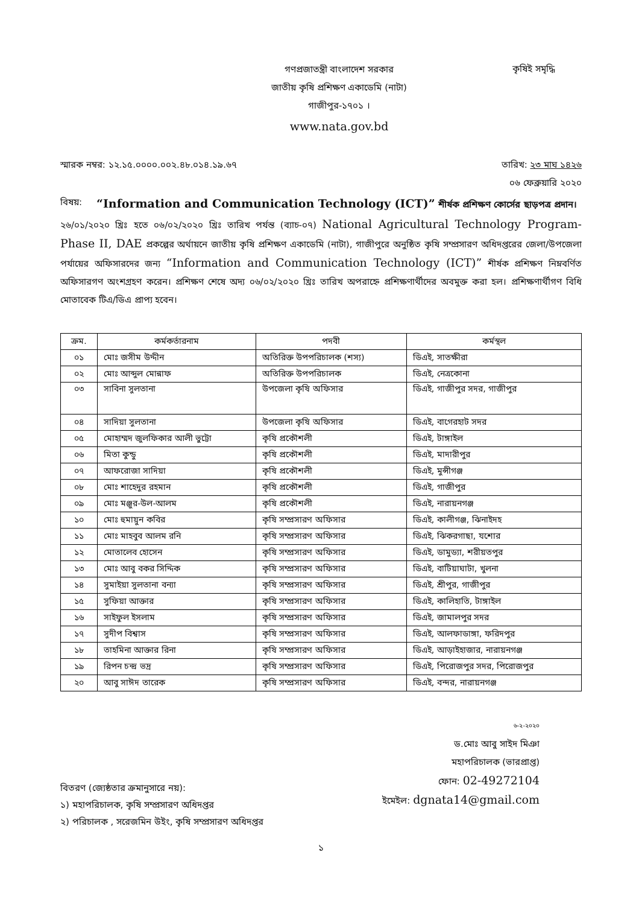গণপ্রজাতন্ত্রী বাংলাদেশ সরকার
জাতীয় কৃষি প্রশিক্ষণ একাডেমি (নাটা)
গাজীপুর-১৭০১ ।
www.nata.gov.bd
কৃষিই সমৃদ্ধি
স্মারক নম্বর: ১২.১৫.০০০০.০০২.৪৮.০১৪.১৯.৬৭ তারিখ: ২৩ মাঘ ১৪২৬
০৬ ফেব্রুয়ারি ২০২০
বিষয়: “Information and Communication Technology (ICT)” শীর্ষক প্রশিক্ষণ কোর্সের ছাড়পত্র প্রদান।
২৬/০১/২০২০ খ্রিঃ হতে ০৬/০২/২০২০ খ্রিঃ তারিখ পর্যন্ত (ব্যাচ-০৭) National Agricultural Technology Program-Phase II, DAE প্রকল্পের অর্থায়নে জাতীয় কৃষি প্রশিক্ষণ একাডেমি (নাটা), গাজীপুরে অনুষ্ঠিত কৃষি সম্প্রসারণ অধিদপ্তরের জেলা/উপজেলা পর্যায়ের অফিসারদের জন্য “Information and Communication Technology (ICT)” শীর্ষক প্রশিক্ষণ নিম্নবর্ণিত অফিসারগণ অংশগ্রহণ করেন। প্রশিক্ষণ শেষে অদ্য ০৬/০২/২০২০ খ্রিঃ তারিখ অপরাহ্নে প্রশিক্ষণার্থীদের অবমুক্ত করা হল। প্রশিক্ষণার্থীগণ বিধি মোতাবেক টিএ/ডিএ প্রাপ্য হবেন।
| ক্রম. | কর্মকর্তারনাম | পদবী | কর্মস্থল |
| --- | --- | --- | --- |
| ০১ | মোঃ জসীম উদ্দীন | অতিরিক্ত উপপরিচালক (শস্য) | ডিএই, সাতক্ষীরা |
| ০২ | মোঃ আব্দুল মোন্নাফ | অতিরিক্ত উপপরিচালক | ডিএই, নেত্রকোনা |
| ০৩ | সাবিনা সুলতানা | উপজেলা কৃষি অফিসার | ডিএই, গাজীপুর সদর, গাজীপুর |
| ০৪ | সাদিয়া সুলতানা | উপজেলা কৃষি অফিসার | ডিএই, বাগেরহাট সদর |
| ০৫ | মোহাম্মদ জুলফিকার আলী ভুট্টো | কৃষি প্রকৌশলী | ডিএই, টাঙ্গাইল |
| ০৬ | মিতা কুন্ডু | কৃষি প্রকৌশলী | ডিএই, মাদারীপুর |
| ০৭ | আফরোজা সাদিয়া | কৃষি প্রকৌশলী | ডিএই, মুন্সীগঞ্জ |
| ০৮ | মোঃ শাহেদুর রহমান | কৃষি প্রকৌশলী | ডিএই, গাজীপুর |
| ০৯ | মোঃ মঞ্জুর-উল-আলম | কৃষি প্রকৌশলী | ডিএই, নারায়নগঞ্জ |
| ১০ | মোঃ হুমায়ুন কবির | কৃষি সম্প্রসারণ অফিসার | ডিএই, কালীগঞ্জ, ঝিনাইদহ |
| ১১ | মোঃ মাহবুব আলম রনি | কৃষি সম্প্রসারণ অফিসার | ডিএই, ঝিকরগাছা, যশোর |
| ১২ | মোতালেব হোসেন | কৃষি সম্প্রসারণ অফিসার | ডিএই, ডামুড্যা, শরীয়তপুর |
| ১৩ | মোঃ আবু বকর সিদ্দিক | কৃষি সম্প্রসারণ অফিসার | ডিএই, বাটিয়াঘাটা, খুলনা |
| ১৪ | সুমাইয়া সুলতানা বন্যা | কৃষি সম্প্রসারণ অফিসার | ডিএই, শ্রীপুর, গাজীপুর |
| ১৫ | সুফিয়া আক্তার | কৃষি সম্প্রসারণ অফিসার | ডিএই, কালিহাতি, টাঙ্গাইল |
| ১৬ | সাইফুল ইসলাম | কৃষি সম্প্রসারণ অফিসার | ডিএই, জামালপুর সদর |
| ১৭ | সুদীপ বিশ্বাস | কৃষি সম্প্রসারণ অফিসার | ডিএই, আলফাডাঙ্গা, ফরিদপুর |
| ১৮ | তাহমিনা আক্তার রিনা | কৃষি সম্প্রসারণ অফিসার | ডিএই, আড়াইহাজার, নারায়নগঞ্জ |
| ১৯ | রিপন চন্দ্র ভদ্র | কৃষি সম্প্রসারণ অফিসার | ডিএই, পিরোজপুর সদর, পিরোজপুর |
| ২০ | আবু সাঈদ তারেক | কৃষি সম্প্রসারণ অফিসার | ডিএই, বন্দর, নারায়নগঞ্জ |
৬-২-২০২০
ড.মোঃ আবু সাইদ মিঞা
মহাপরিচালক (ভারপ্রাপ্ত)
ফোন: 02-49272104
ইমেইল: dgnata14@gmail.com
বিতরণ (জ্যেষ্ঠতার ক্রমানুসারে নয়):
১) মহাপরিচালক, কৃষি সম্প্রসারণ অধিদপ্তর
২) পরিচালক , সরেজমিন উইং, কৃষি সম্প্রসারণ অধিদপ্তর
১